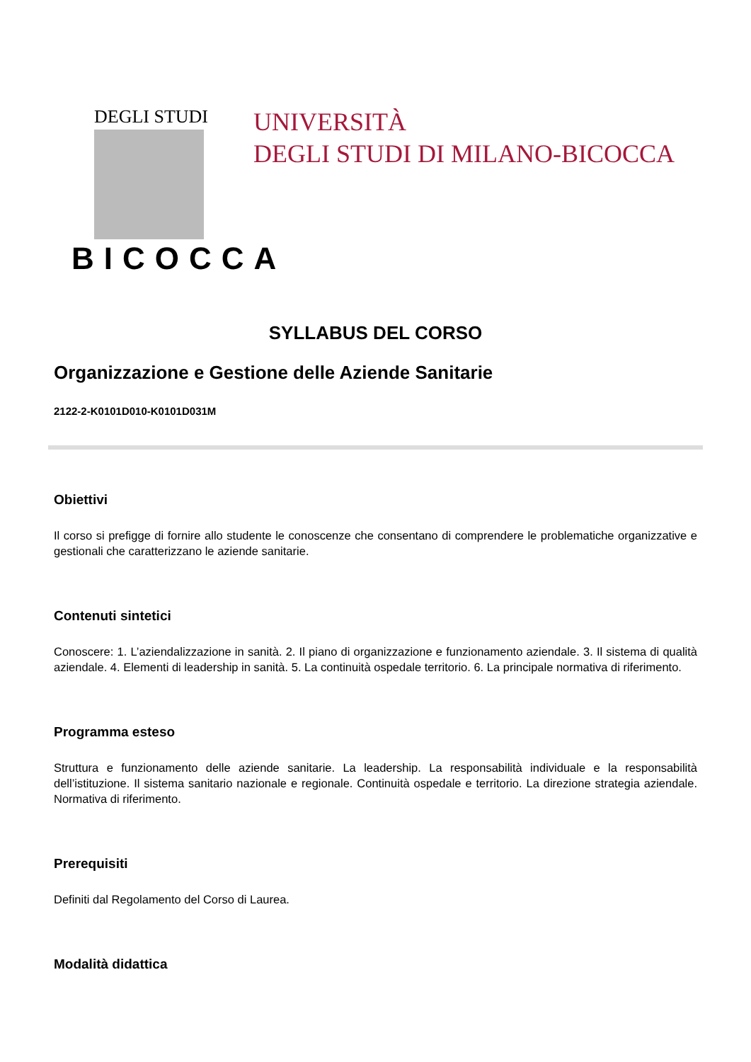DEGLI STUDI
BICOCCA
UNIVERSITÀ
DEGLI STUDI DI MILANO-BICOCCA
SYLLABUS DEL CORSO
Organizzazione e Gestione delle Aziende Sanitarie
2122-2-K0101D010-K0101D031M
Obiettivi
Il corso si prefigge di fornire allo studente le conoscenze che consentano di comprendere le problematiche organizzative e gestionali che caratterizzano le aziende sanitarie.
Contenuti sintetici
Conoscere: 1. L’aziendalizzazione in sanità. 2. Il piano di organizzazione e funzionamento aziendale. 3. Il sistema di qualità aziendale. 4. Elementi di leadership in sanità. 5. La continuità ospedale territorio. 6. La principale normativa di riferimento.
Programma esteso
Struttura e funzionamento delle aziende sanitarie. La leadership. La responsabilità individuale e la responsabilità dell’istituzione. Il sistema sanitario nazionale e regionale. Continuità ospedale e territorio. La direzione strategia aziendale. Normativa di riferimento.
Prerequisiti
Definiti dal Regolamento del Corso di Laurea.
Modalità didattica